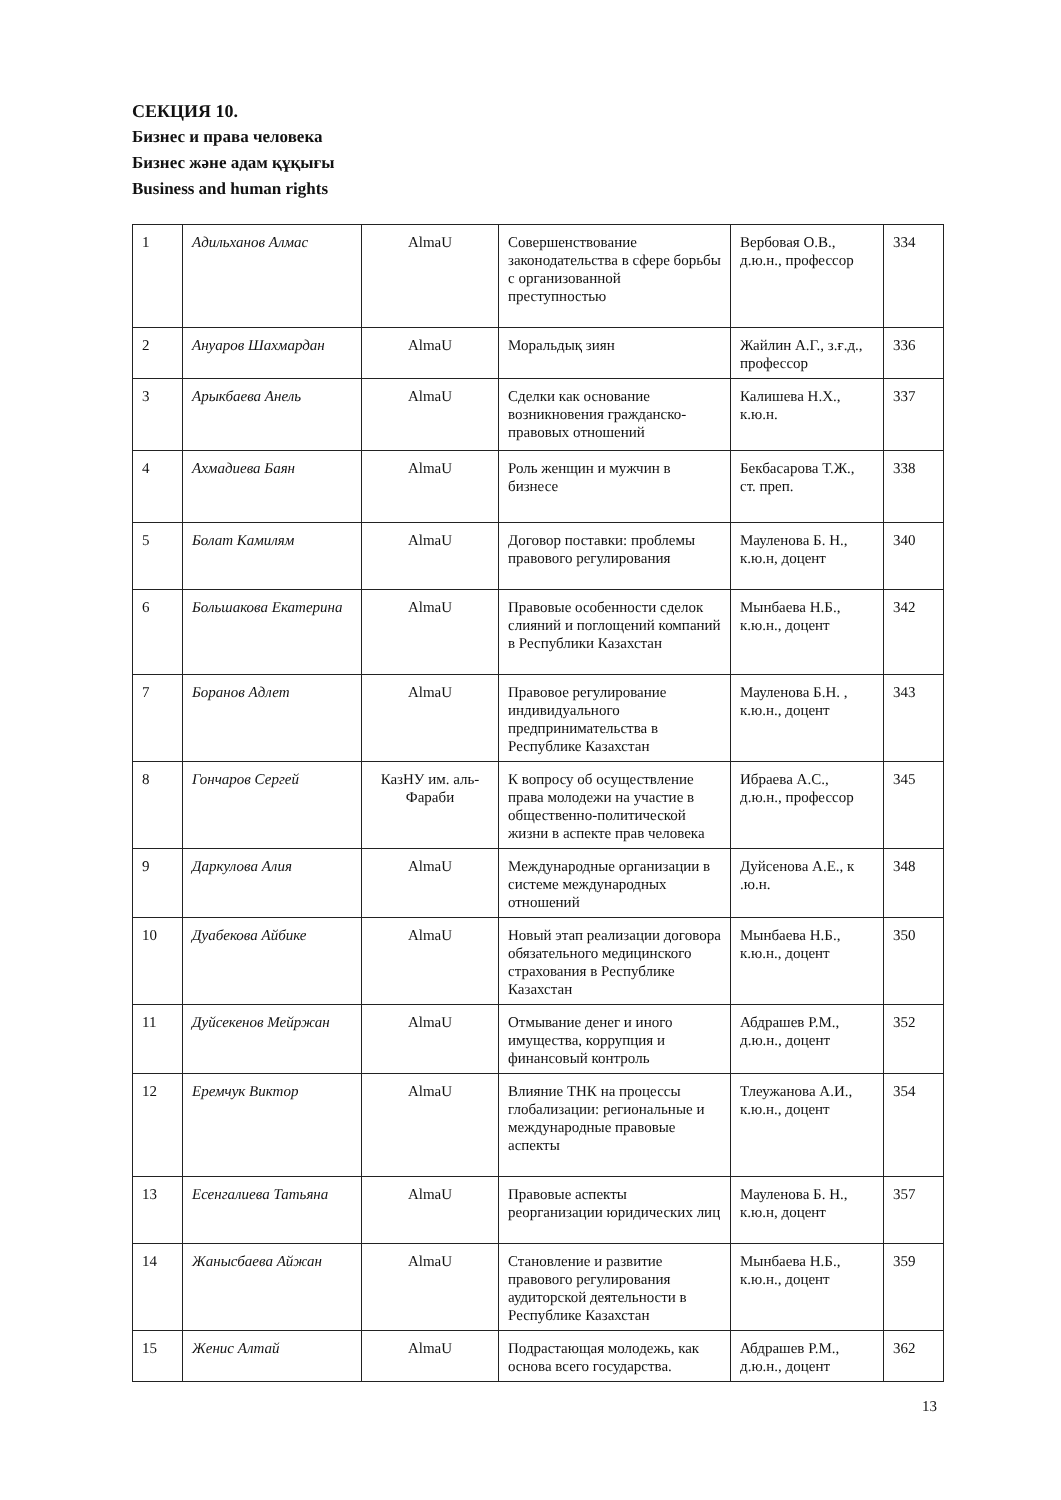СЕКЦИЯ 10.
Бизнес и права человека
Бизнес және адам құқығы
Business and human rights
| 1 | Адильханов Алмас | AlmaU | Совершенствование законодательства в сфере борьбы с организованной преступностью | Вербовая О.В., д.ю.н., профессор | 334 |
| 2 | Ануаров Шахмардан | AlmaU | Моральдық зиян | Жайлин А.Г., з.ғ.д., профессор | 336 |
| 3 | Арыкбаева Анель | AlmaU | Сделки как основание возникновения гражданско-правовых отношений | Калишева Н.Х., к.ю.н. | 337 |
| 4 | Ахмадиева Баян | AlmaU | Роль женщин и мужчин в бизнесе | Бекбасарова Т.Ж., ст. преп. | 338 |
| 5 | Болат Камилям | AlmaU | Договор поставки: проблемы правового регулирования | Мауленова Б. Н., к.ю.н, доцент | 340 |
| 6 | Большакова Екатерина | AlmaU | Правовые особенности сделок слияний и поглощений компаний в Республики Казахстан | Мынбаева Н.Б., к.ю.н., доцент | 342 |
| 7 | Боранов Адлет | AlmaU | Правовое регулирование индивидуального предпринимательства в Республике Казахстан | Мауленова Б.Н. , к.ю.н., доцент | 343 |
| 8 | Гончаров Сергей | КазНУ им. аль-Фараби | К вопросу об осуществление права молодежи на участие в общественно-политической жизни в аспекте прав человека | Ибраева А.С., д.ю.н., профессор | 345 |
| 9 | Даркулова Алия | AlmaU | Международные организации в системе международных отношений | Дуйсенова А.Е., к .ю.н. | 348 |
| 10 | Дуабекова Айбике | AlmaU | Новый этап реализации договора обязательного медицинского страхования в Республике Казахстан | Мынбаева Н.Б., к.ю.н., доцент | 350 |
| 11 | Дуйсекенов Мейржан | AlmaU | Отмывание денег и иного имущества, коррупция и финансовый контроль | Абдрашев Р.М., д.ю.н., доцент | 352 |
| 12 | Еремчук Виктор | AlmaU | Влияние ТНК на процессы глобализации: региональные и международные правовые аспекты | Тлеужанова А.И., к.ю.н., доцент | 354 |
| 13 | Есенгалиева Татьяна | AlmaU | Правовые аспекты реорганизации юридических лиц | Мауленова Б. Н., к.ю.н, доцент | 357 |
| 14 | Жанысбаева Айжан | AlmaU | Становление и развитие правового регулирования аудиторской деятельности в Республике Казахстан | Мынбаева Н.Б., к.ю.н., доцент | 359 |
| 15 | Женис Алтай | AlmaU | Подрастающая молодежь, как основа всего государства. | Абдрашев Р.М., д.ю.н., доцент | 362 |
13